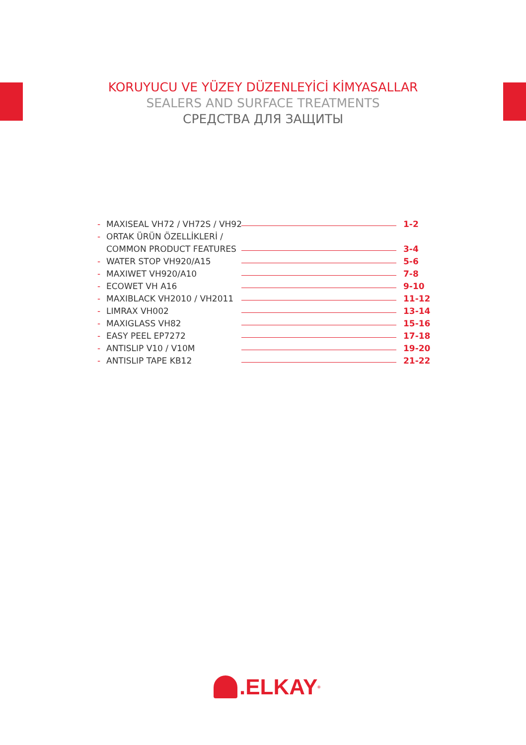KORUYUCU VE YÜZEY DÜZENLEYİCİ KİMYASALLAR
SEALERS AND SURFACE TREATMENTS
СРЕДСТВА ДЛЯ ЗАЩИТЫ
- MAXISEAL VH72 / VH72S / VH92 1-2
- ORTAK ÜRÜN ÖZELLİKLERİ /
COMMON PRODUCT FEATURES 3-4
- WATER STOP VH920/A15 5-6
- MAXIWET VH920/A10 7-8
- ECOWET VH A16 9-10
- MAXIBLACK VH2010 / VH2011 11-12
- LIMRAX VH002 13-14
- MAXIGLASS VH82 15-16
- EASY PEEL EP7272 17-18
- ANTISLIP V10 / V10M 19-20
- ANTISLIP TAPE KB12 21-22
.ELKAY<sup>®</sup>